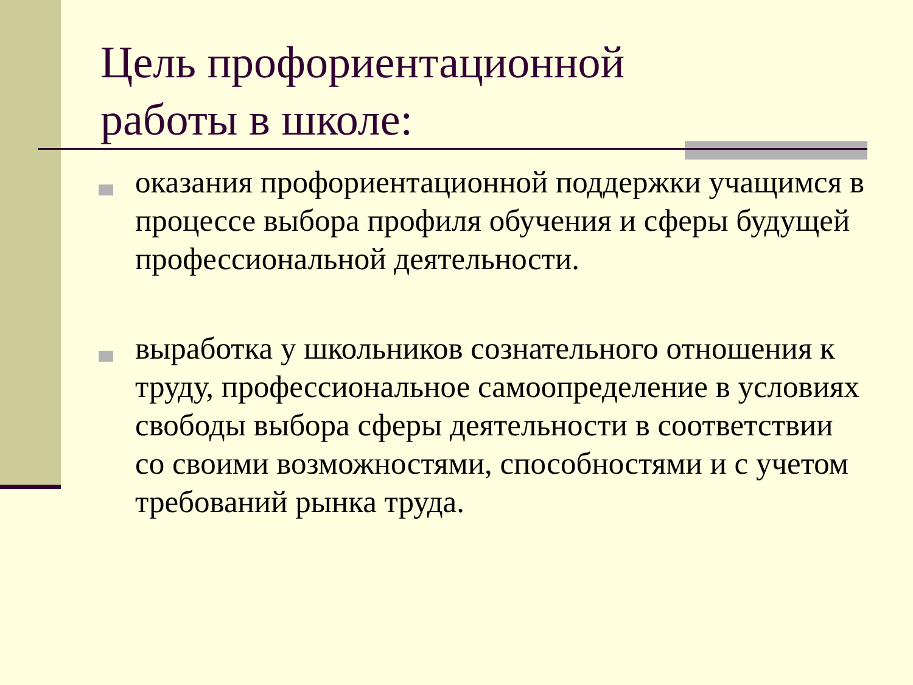Цель профориентационной
работы в школе:
оказания профориентационной поддержки учащимся в процессе выбора профиля обучения и сферы будущей профессиональной деятельности.
выработка у школьников сознательного отношения к труду, профессиональное самоопределение в условиях свободы выбора сферы деятельности в соответствии со своими возможностями, способностями и с учетом требований рынка труда.